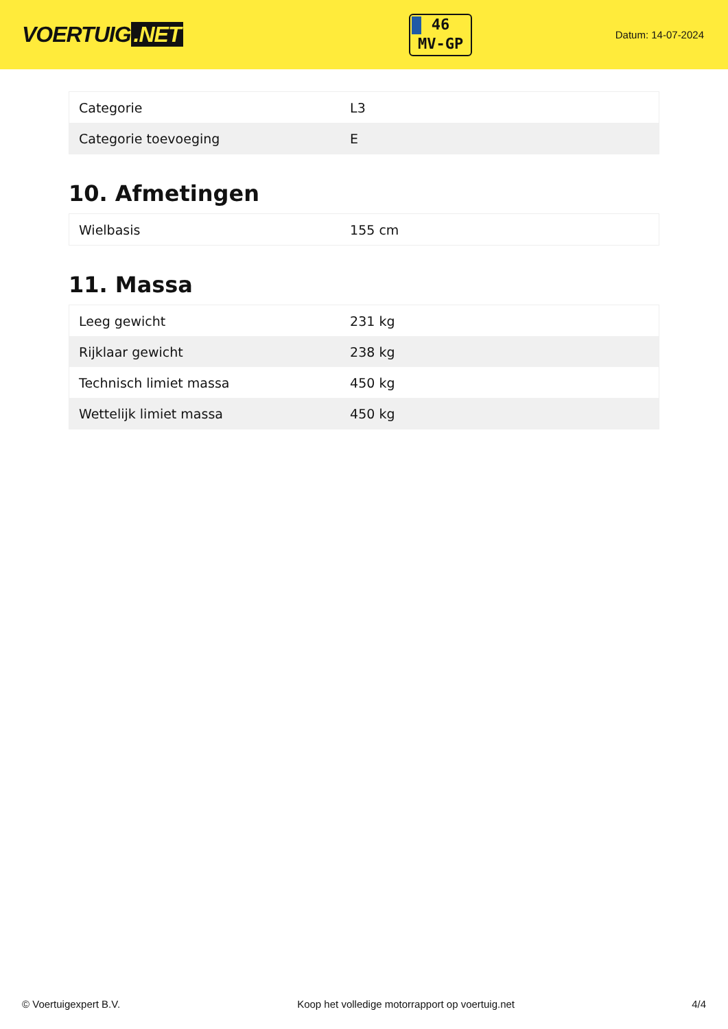VOERTUIG.NET
46
MV-GP
Datum: 14-07-2024
| Categorie | L3 |
| Categorie toevoeging | E |
10. Afmetingen
| Wielbasis | 155 cm |
11. Massa
| Leeg gewicht | 231 kg |
| Rijklaar gewicht | 238 kg |
| Technisch limiet massa | 450 kg |
| Wettelijk limiet massa | 450 kg |
© Voertuigexpert B.V. Koop het volledige motorrapport op voertuig.net 4/4